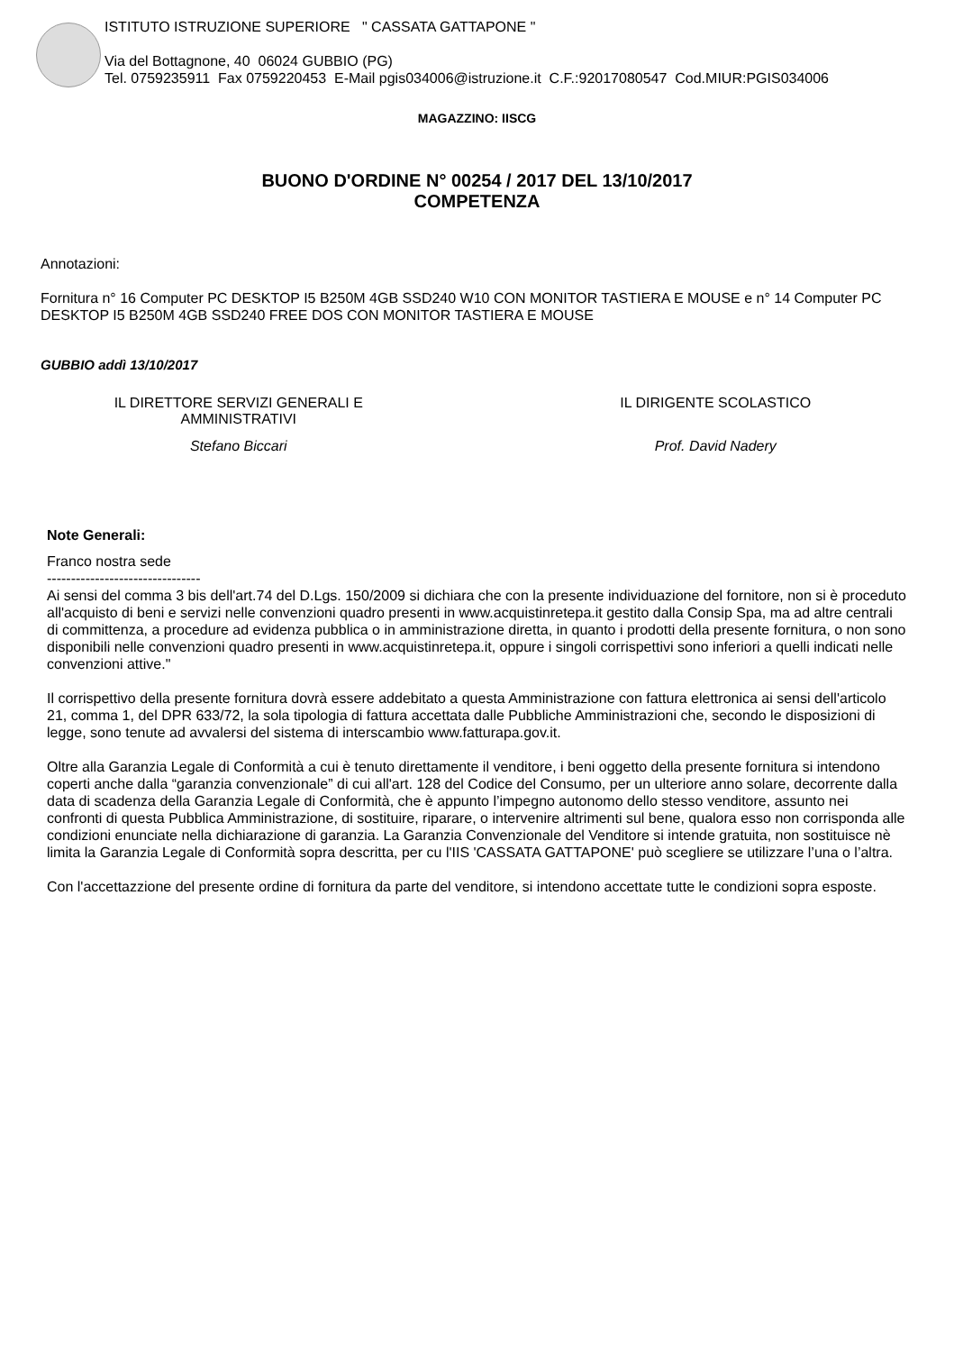ISTITUTO ISTRUZIONE SUPERIORE " CASSATA GATTAPONE "
Via del Bottagnone, 40 06024 GUBBIO (PG)
Tel. 0759235911 Fax 0759220453 E-Mail pgis034006@istruzione.it C.F.:92017080547 Cod.MIUR:PGIS034006
MAGAZZINO: IISCG
BUONO D'ORDINE N° 00254 / 2017 DEL 13/10/2017
COMPETENZA
Annotazioni:
Fornitura n° 16 Computer PC DESKTOP I5 B250M 4GB SSD240 W10 CON MONITOR TASTIERA E MOUSE e n° 14 Computer PC DESKTOP I5 B250M 4GB SSD240 FREE DOS CON MONITOR TASTIERA E MOUSE
GUBBIO addì 13/10/2017
IL DIRETTORE SERVIZI GENERALI E
AMMINISTRATIVI
IL DIRIGENTE SCOLASTICO
Stefano Biccari Prof. David Nadery
Note Generali:
Franco nostra sede
--------------------------------
Ai sensi del comma 3 bis dell'art.74 del D.Lgs. 150/2009 si dichiara che con la presente individuazione del fornitore, non si è proceduto all'acquisto di beni e servizi nelle convenzioni quadro presenti in www.acquistinretepa.it gestito dalla Consip Spa, ma ad altre centrali di committenza, a procedure ad evidenza pubblica o in amministrazione diretta, in quanto i prodotti della presente fornitura, o non sono disponibili nelle convenzioni quadro presenti in www.acquistinretepa.it, oppure i singoli corrispettivi sono inferiori a quelli indicati nelle convenzioni attive."
Il corrispettivo della presente fornitura dovrà essere addebitato a questa Amministrazione con fattura elettronica ai sensi dell'articolo 21, comma 1, del DPR 633/72, la sola tipologia di fattura accettata dalle Pubbliche Amministrazioni che, secondo le disposizioni di legge, sono tenute ad avvalersi del sistema di interscambio www.fatturapa.gov.it.
Oltre alla Garanzia Legale di Conformità a cui è tenuto direttamente il venditore, i beni oggetto della presente fornitura si intendono coperti anche dalla “garanzia convenzionale” di cui all'art. 128 del Codice del Consumo, per un ulteriore anno solare, decorrente dalla data di scadenza della Garanzia Legale di Conformità, che è appunto l’impegno autonomo dello stesso venditore, assunto nei confronti di questa Pubblica Amministrazione, di sostituire, riparare, o intervenire altrimenti sul bene, qualora esso non corrisponda alle condizioni enunciate nella dichiarazione di garanzia. La Garanzia Convenzionale del Venditore si intende gratuita, non sostituisce nè limita la Garanzia Legale di Conformità sopra descritta, per cu l'IIS 'CASSATA GATTAPONE' può scegliere se utilizzare l’una o l’altra.
Con l'accettazzione del presente ordine di fornitura da parte del venditore, si intendono accettate tutte le condizioni sopra esposte.